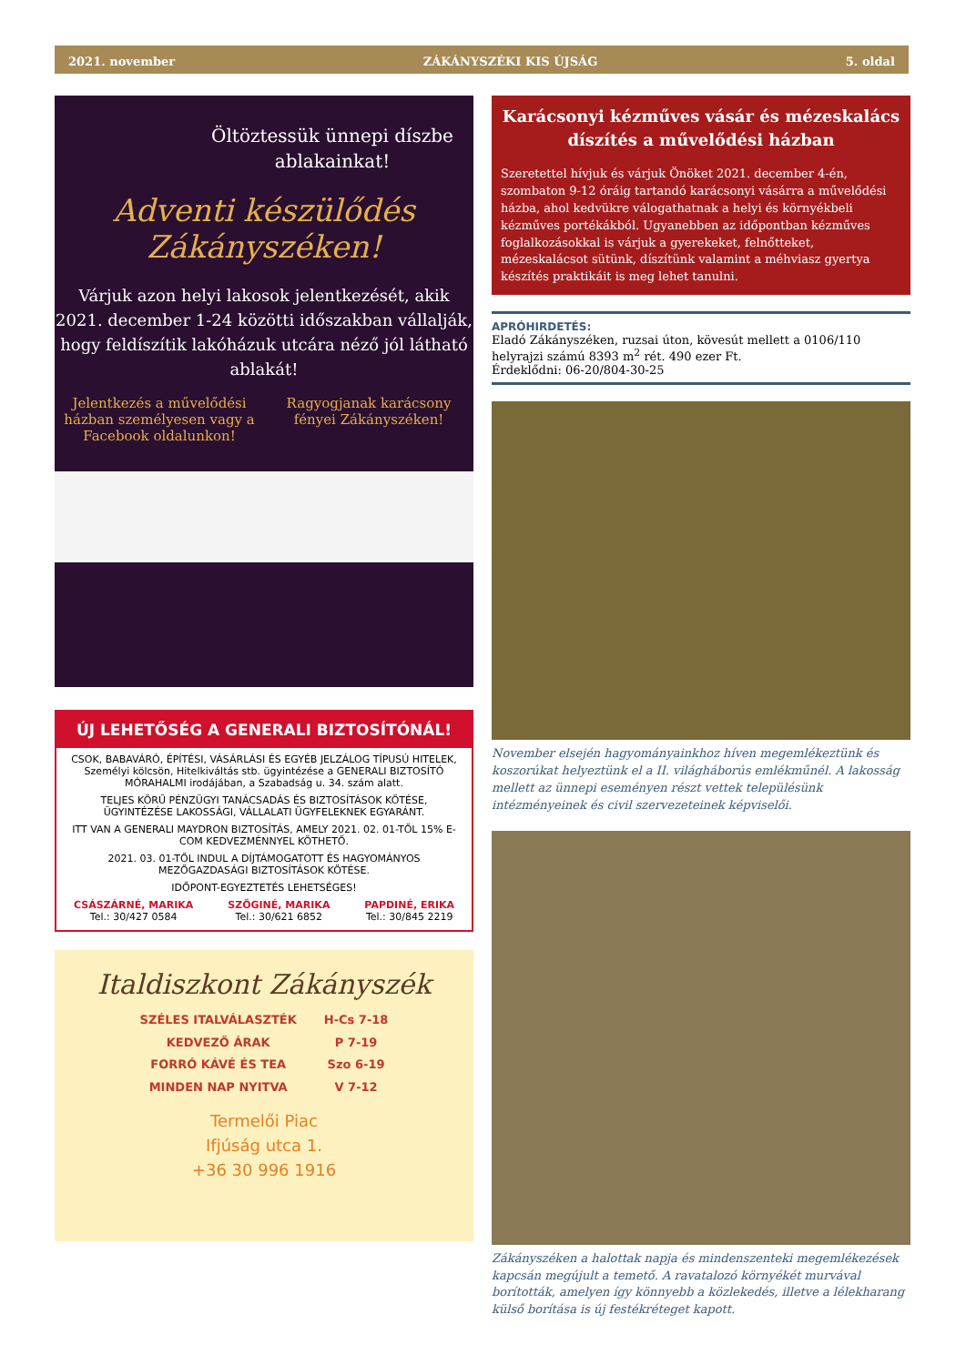2021. november ZÁKÁNYSZÉKI KIS ÚJSÁG 5. oldal
Öltöztessük ünnepi díszbe ablakainkat!
Adventi készülődés Zákányszéken!
Várjuk azon helyi lakosok jelentkezését, akik 2021. december 1-24 közötti időszakban vállalják, hogy feldíszítik lakóházuk utcára néző jól látható ablakát!
Jelentkezés a művelődési házban személyesen vagy a Facebook oldalunkon!
Ragyogjanak karácsony fényei Zákányszéken!
ÚJ LEHETŐSÉG A GENERALI BIZTOSÍTÓNÁL!
CSOK, BABAVÁRÓ, ÉPÍTÉSI, VÁSÁRLÁSI ÉS EGYÉB JELZÁLOG TÍPUSÚ HITELEK, Személyi kölcsön, Hitelkiváltás stb. ügyintézése a GENERALI BIZTOSÍTÓ MÓRAHALMI irodájában, a Szabadság u. 34. szám alatt.
TELJES KÖRŰ PÉNZÜGYI TANÁCSADÁS ÉS BIZTOSÍTÁSOK KÖTÉSE, ÜGYINTÉZÉSE LAKOSSÁGI, VÁLLALATI ÜGYFELEKNEK EGYARÁNT.
ITT VAN A GENERALI MAYDRON BIZTOSÍTÁS, AMELY 2021. 02. 01-TŐL 15% E-COM KEDVEZMÉNNYEL KÖTHETŐ.
2021. 03. 01-TŐL INDUL A DÍJTÁMOGATOTT ÉS HAGYOMÁNYOS MEZŐGAZDASÁGI BIZTOSÍTÁSOK KÖTÉSE.
IDŐPONT-EGYEZTETÉS LEHETSÉGES!
CSÁSZÁRNÉ, MARIKA
Tel.: 30/427 0584
SZÖGINÉ, MARIKA
Tel.: 30/621 6852
PAPDINÉ, ERIKA
Tel.: 30/845 2219
Italdiszkont Zákányszék
SZÉLES ITALVÁLASZTÉK
KEDVEZŐ ÁRAK
FORRÓ KÁVÉ ÉS TEA
MINDEN NAP NYITVA
H-Cs 7-18
P 7-19
Szo 6-19
V 7-12
Termelői Piac
Ifjúság utca 1.
+36 30 996 1916
Karácsonyi kézműves vásár és mézeskalács díszítés a művelődési házban
Szeretettel hívjuk és várjuk Önöket 2021. december 4-én, szombaton 9-12 óráig tartandó karácsonyi vásárra a művelődési házba, ahol kedvükre válogathatnak a helyi és környékbeli kézműves portékákból. Ugyanebben az időpontban kézműves foglalkozásokkal is várjuk a gyerekeket, felnőtteket, mézeskalácsot sütünk, díszítünk valamint a méhviasz gyertya készítés praktikáit is meg lehet tanulni.
APRÓHIRDETÉS:
Eladó Zákányszéken, ruzsai úton, kövesút mellett a 0106/110 helyrajzi számú 8393 m<sup>2</sup> rét. 490 ezer Ft.
Érdeklődni: 06-20/804-30-25
November elsején hagyományainkhoz híven megemlékeztünk és koszorúkat helyeztünk el a II. világháborús emlékműnél. A lakosság mellett az ünnepi eseményen részt vettek településünk intézményeinek és civil szervezeteinek képviselői.
Zákányszéken a halottak napja és mindenszenteki megemlékezések kapcsán megújult a temető. A ravatalozó környékét murvával borították, amelyen így könnyebb a közlekedés, illetve a lélekharang külső borítása is új festékréteget kapott.